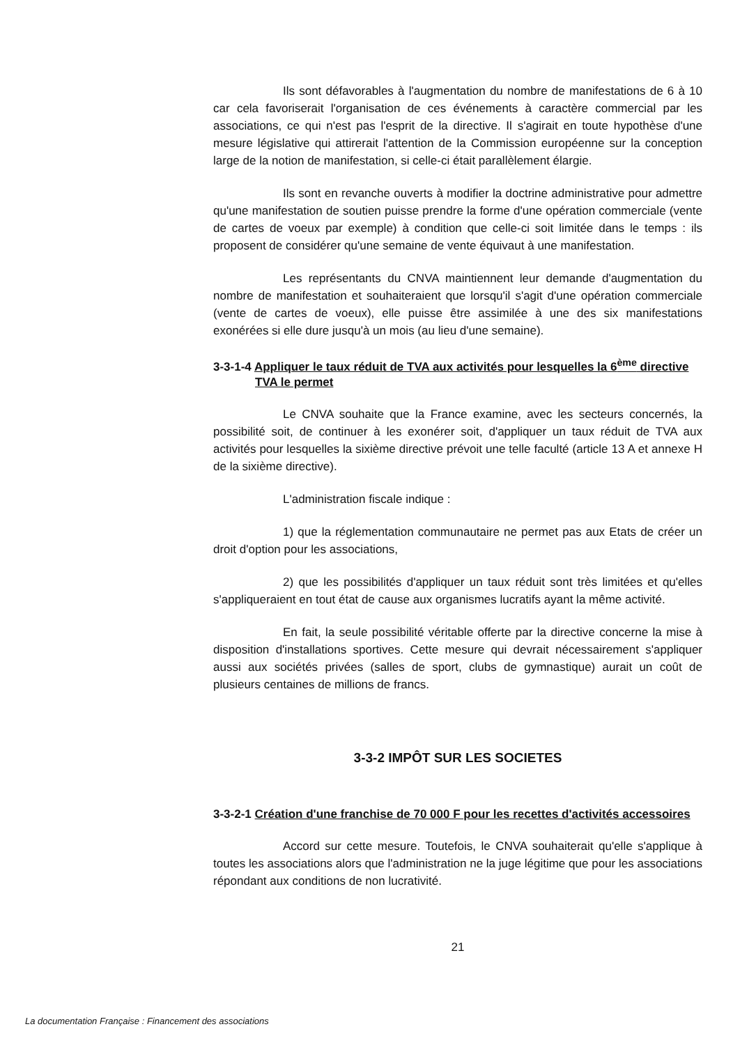Ils sont défavorables à l'augmentation du nombre de manifestations de 6 à 10 car cela favoriserait l'organisation de ces événements à caractère commercial par les associations, ce qui n'est pas l'esprit de la directive. Il s'agirait en toute hypothèse d'une mesure législative qui attirerait l'attention de la Commission européenne sur la conception large de la notion de manifestation, si celle-ci était parallèlement élargie.
Ils sont en revanche ouverts à modifier la doctrine administrative pour admettre qu'une manifestation de soutien puisse prendre la forme d'une opération commerciale (vente de cartes de voeux par exemple) à condition que celle-ci soit limitée dans le temps : ils proposent de considérer qu'une semaine de vente équivaut à une manifestation.
Les représentants du CNVA maintiennent leur demande d'augmentation du nombre de manifestation et souhaiteraient que lorsqu'il s'agit d'une opération commerciale (vente de cartes de voeux), elle puisse être assimilée à une des six manifestations exonérées si elle dure jusqu'à un mois (au lieu d'une semaine).
3-3-1-4 Appliquer le taux réduit de TVA aux activités pour lesquelles la 6<sup>ème</sup> directive TVA le permet
Le CNVA souhaite que la France examine, avec les secteurs concernés, la possibilité soit, de continuer à les exonérer soit, d'appliquer un taux réduit de TVA aux activités pour lesquelles la sixième directive prévoit une telle faculté (article 13 A et annexe H de la sixième directive).
L'administration fiscale indique :
1) que la réglementation communautaire ne permet pas aux Etats de créer un droit d'option pour les associations,
2) que les possibilités d'appliquer un taux réduit sont très limitées et qu'elles s'appliqueraient en tout état de cause aux organismes lucratifs ayant la même activité.
En fait, la seule possibilité véritable offerte par la directive concerne la mise à disposition d'installations sportives. Cette mesure qui devrait nécessairement s'appliquer aussi aux sociétés privées (salles de sport, clubs de gymnastique) aurait un coût de plusieurs centaines de millions de francs.
3-3-2 IMPÔT SUR LES SOCIETES
3-3-2-1 Création d'une franchise de 70 000 F pour les recettes d'activités accessoires
Accord sur cette mesure. Toutefois, le CNVA souhaiterait qu'elle s'applique à toutes les associations alors que l'administration ne la juge légitime que pour les associations répondant aux conditions de non lucrativité.
21
La documentation Française : Financement des associations